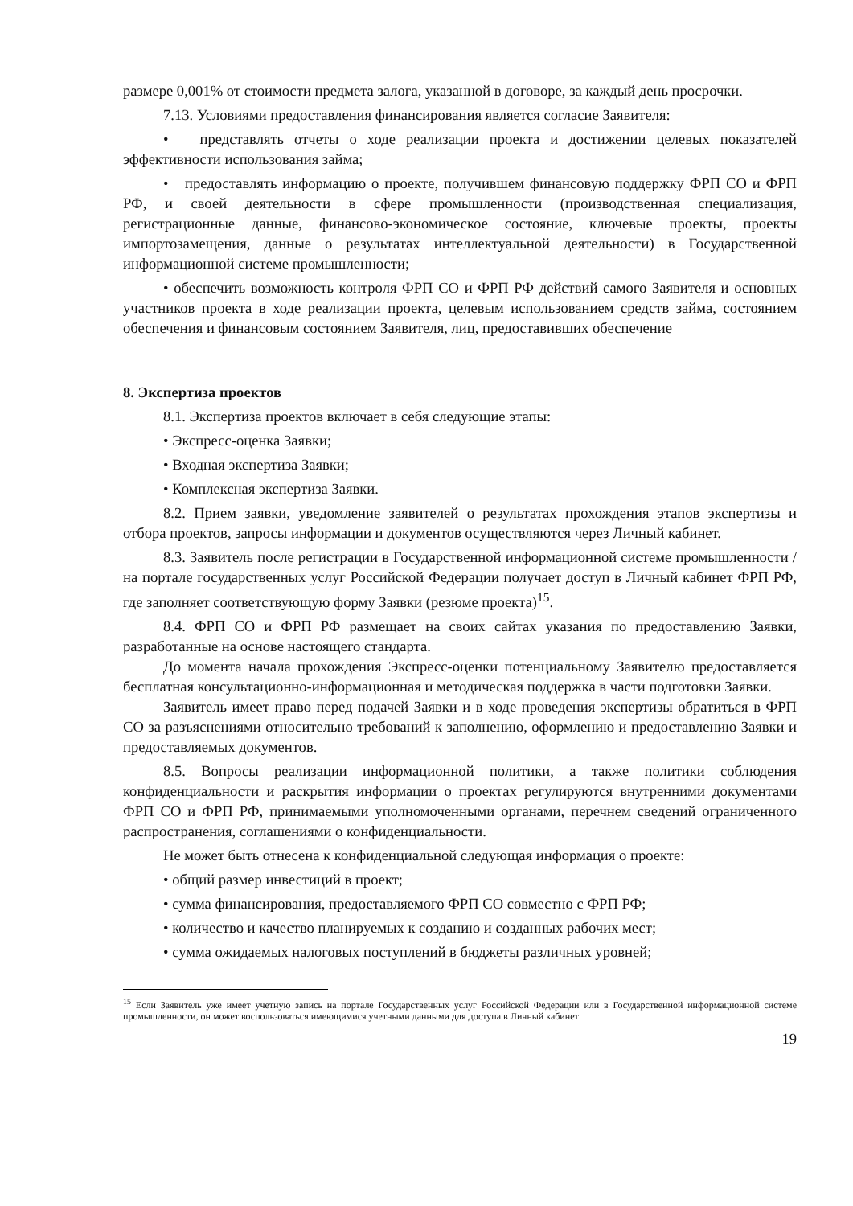размере 0,001% от стоимости предмета залога, указанной в договоре, за каждый день просрочки.
7.13. Условиями предоставления финансирования является согласие Заявителя:
• представлять отчеты о ходе реализации проекта и достижении целевых показателей эффективности использования займа;
• предоставлять информацию о проекте, получившем финансовую поддержку ФРП СО и ФРП РФ, и своей деятельности в сфере промышленности (производственная специализация, регистрационные данные, финансово-экономическое состояние, ключевые проекты, проекты импортозамещения, данные о результатах интеллектуальной деятельности) в Государственной информационной системе промышленности;
• обеспечить возможность контроля ФРП СО и ФРП РФ действий самого Заявителя и основных участников проекта в ходе реализации проекта, целевым использованием средств займа, состоянием обеспечения и финансовым состоянием Заявителя, лиц, предоставивших обеспечение
8. Экспертиза проектов
8.1. Экспертиза проектов включает в себя следующие этапы:
• Экспресс-оценка Заявки;
• Входная экспертиза Заявки;
• Комплексная экспертиза Заявки.
8.2. Прием заявки, уведомление заявителей о результатах прохождения этапов экспертизы и отбора проектов, запросы информации и документов осуществляются через Личный кабинет.
8.3. Заявитель после регистрации в Государственной информационной системе промышленности /на портале государственных услуг Российской Федерации получает доступ в Личный кабинет ФРП РФ, где заполняет соответствующую форму Заявки (резюме проекта)<sup>15</sup>.
8.4. ФРП СО и ФРП РФ размещает на своих сайтах указания по предоставлению Заявки, разработанные на основе настоящего стандарта.
До момента начала прохождения Экспресс-оценки потенциальному Заявителю предоставляется бесплатная консультационно-информационная и методическая поддержка в части подготовки Заявки.
Заявитель имеет право перед подачей Заявки и в ходе проведения экспертизы обратиться в ФРП СО за разъяснениями относительно требований к заполнению, оформлению и предоставлению Заявки и предоставляемых документов.
8.5. Вопросы реализации информационной политики, а также политики соблюдения конфиденциальности и раскрытия информации о проектах регулируются внутренними документами ФРП СО и ФРП РФ, принимаемыми уполномоченными органами, перечнем сведений ограниченного распространения, соглашениями о конфиденциальности.
Не может быть отнесена к конфиденциальной следующая информация о проекте:
• общий размер инвестиций в проект;
• сумма финансирования, предоставляемого ФРП СО совместно с ФРП РФ;
• количество и качество планируемых к созданию и созданных рабочих мест;
• сумма ожидаемых налоговых поступлений в бюджеты различных уровней;
<sup>15</sup> Если Заявитель уже имеет учетную запись на портале Государственных услуг Российской Федерации или в Государственной информационной системе промышленности, он может воспользоваться имеющимися учетными данными для доступа в Личный кабинет
19